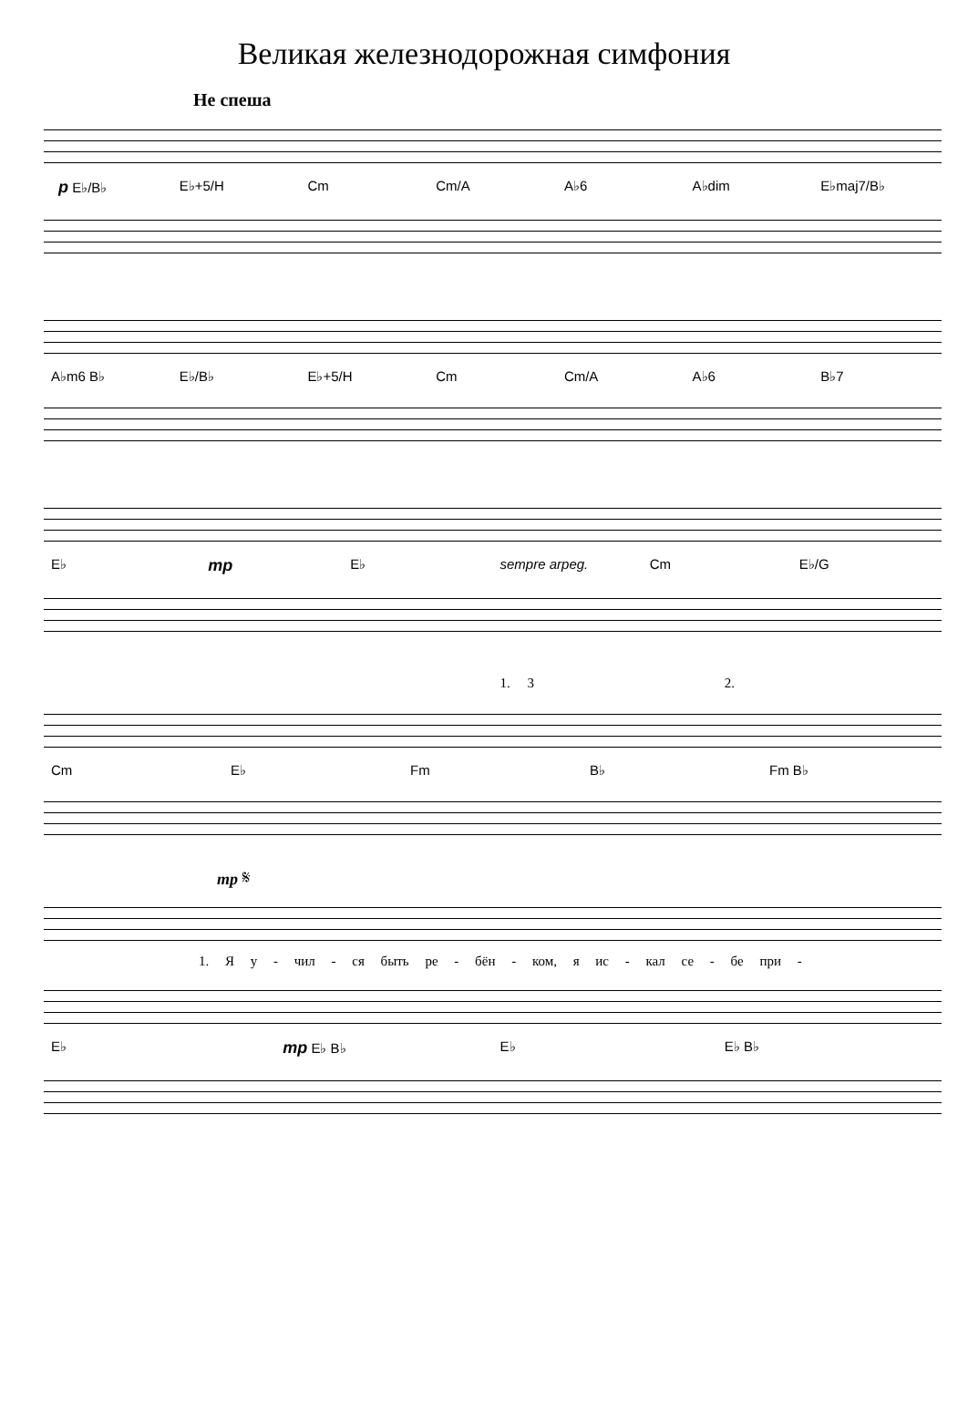Великая железнодорожная симфония
Не спеша
p E♭/B♭ E♭+5/H Cm Cm/A A♭6 A♭dim E♭maj7/B♭
A♭m6 B♭ E♭/B♭ E♭+5/H Cm Cm/A A♭6 B♭7
E♭ mp E♭ sempre arpeg. Cm E♭/G
1. 3 2.
Cm E♭ Fm B♭ Fm B♭
mp 𝄋
1. Я у - чил - ся быть ре - бён - ком, я ис - кал се - бе при -
E♭ mp E♭ B♭ E♭ E♭ B♭